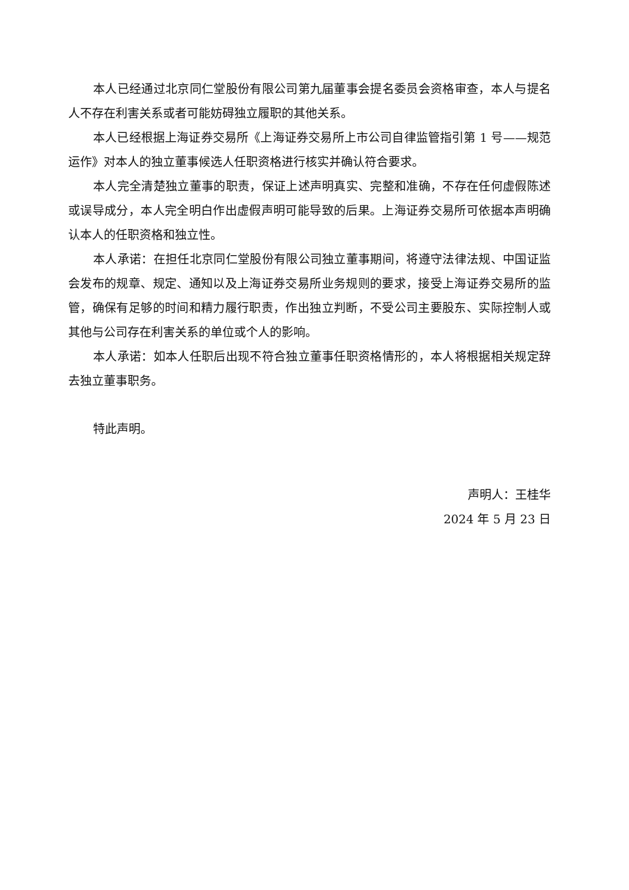本人已经通过北京同仁堂股份有限公司第九届董事会提名委员会资格审查，本人与提名人不存在利害关系或者可能妨碍独立履职的其他关系。
本人已经根据上海证券交易所《上海证券交易所上市公司自律监管指引第 1 号——规范运作》对本人的独立董事候选人任职资格进行核实并确认符合要求。
本人完全清楚独立董事的职责，保证上述声明真实、完整和准确，不存在任何虚假陈述或误导成分，本人完全明白作出虚假声明可能导致的后果。上海证券交易所可依据本声明确认本人的任职资格和独立性。
本人承诺：在担任北京同仁堂股份有限公司独立董事期间，将遵守法律法规、中国证监会发布的规章、规定、通知以及上海证券交易所业务规则的要求，接受上海证券交易所的监管，确保有足够的时间和精力履行职责，作出独立判断，不受公司主要股东、实际控制人或其他与公司存在利害关系的单位或个人的影响。
本人承诺：如本人任职后出现不符合独立董事任职资格情形的，本人将根据相关规定辞去独立董事职务。
特此声明。
声明人：王桂华
2024 年 5 月 23 日